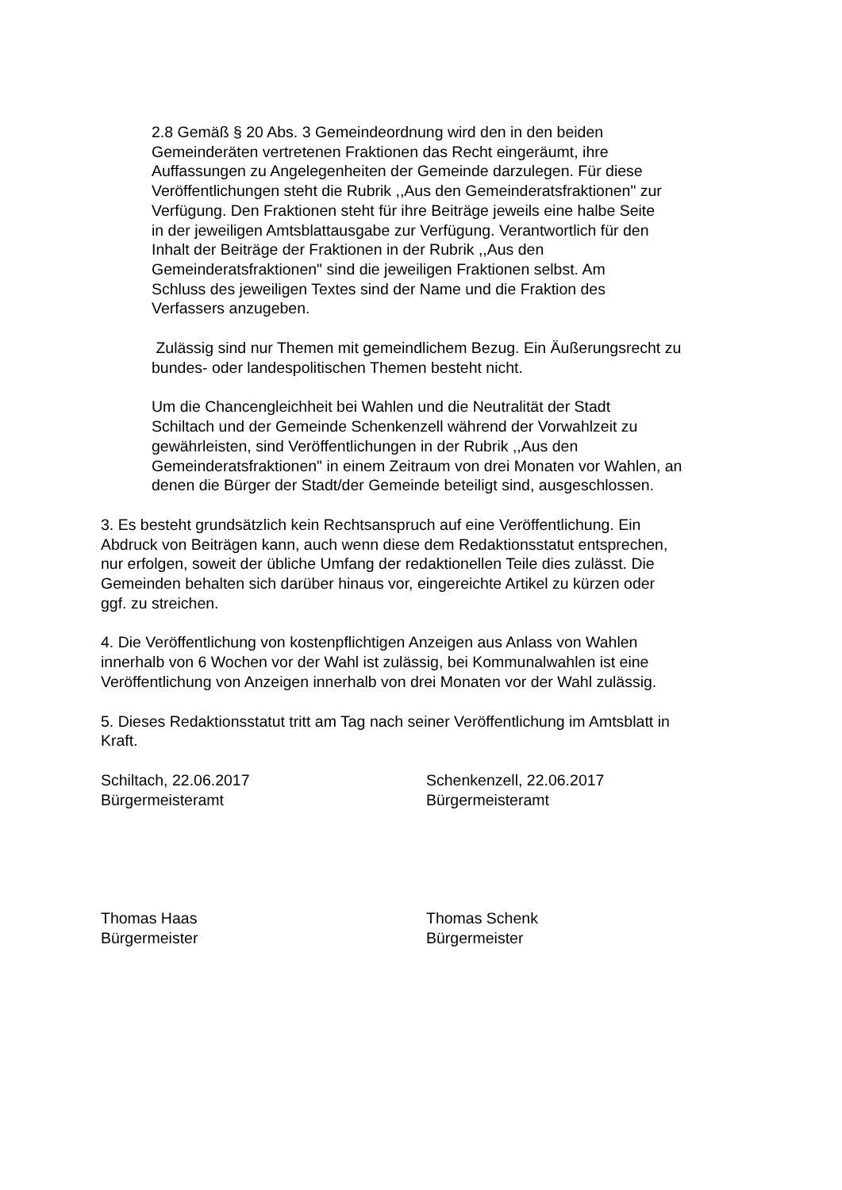2.8 Gemäß § 20 Abs. 3 Gemeindeordnung wird den in den beiden
Gemeinderäten vertretenen Fraktionen das Recht eingeräumt, ihre
Auffassungen zu Angelegenheiten der Gemeinde darzulegen. Für diese
Veröffentlichungen steht die Rubrik ,,Aus den Gemeinderatsfraktionen" zur
Verfügung. Den Fraktionen steht für ihre Beiträge jeweils eine halbe Seite
in der jeweiligen Amtsblattausgabe zur Verfügung. Verantwortlich für den
Inhalt der Beiträge der Fraktionen in der Rubrik ,,Aus den
Gemeinderatsfraktionen" sind die jeweiligen Fraktionen selbst. Am
Schluss des jeweiligen Textes sind der Name und die Fraktion des
Verfassers anzugeben.
Zulässig sind nur Themen mit gemeindlichem Bezug. Ein Äußerungsrecht zu
bundes- oder landespolitischen Themen besteht nicht.
Um die Chancengleichheit bei Wahlen und die Neutralität der Stadt
Schiltach und der Gemeinde Schenkenzell während der Vorwahlzeit zu
gewährleisten, sind Veröffentlichungen in der Rubrik ,,Aus den
Gemeinderatsfraktionen" in einem Zeitraum von drei Monaten vor Wahlen, an
denen die Bürger der Stadt/der Gemeinde beteiligt sind, ausgeschlossen.
3. Es besteht grundsätzlich kein Rechtsanspruch auf eine Veröffentlichung. Ein
Abdruck von Beiträgen kann, auch wenn diese dem Redaktionsstatut entsprechen,
nur erfolgen, soweit der übliche Umfang der redaktionellen Teile dies zulässt. Die
Gemeinden behalten sich darüber hinaus vor, eingereichte Artikel zu kürzen oder
ggf. zu streichen.
4. Die Veröffentlichung von kostenpflichtigen Anzeigen aus Anlass von Wahlen
innerhalb von 6 Wochen vor der Wahl ist zulässig, bei Kommunalwahlen ist eine
Veröffentlichung von Anzeigen innerhalb von drei Monaten vor der Wahl zulässig.
5. Dieses Redaktionsstatut tritt am Tag nach seiner Veröffentlichung im Amtsblatt in
Kraft.
Schiltach, 22.06.2017
Bürgermeisteramt
Schenkenzell, 22.06.2017
Bürgermeisteramt
Thomas Haas
Bürgermeister
Thomas Schenk
Bürgermeister